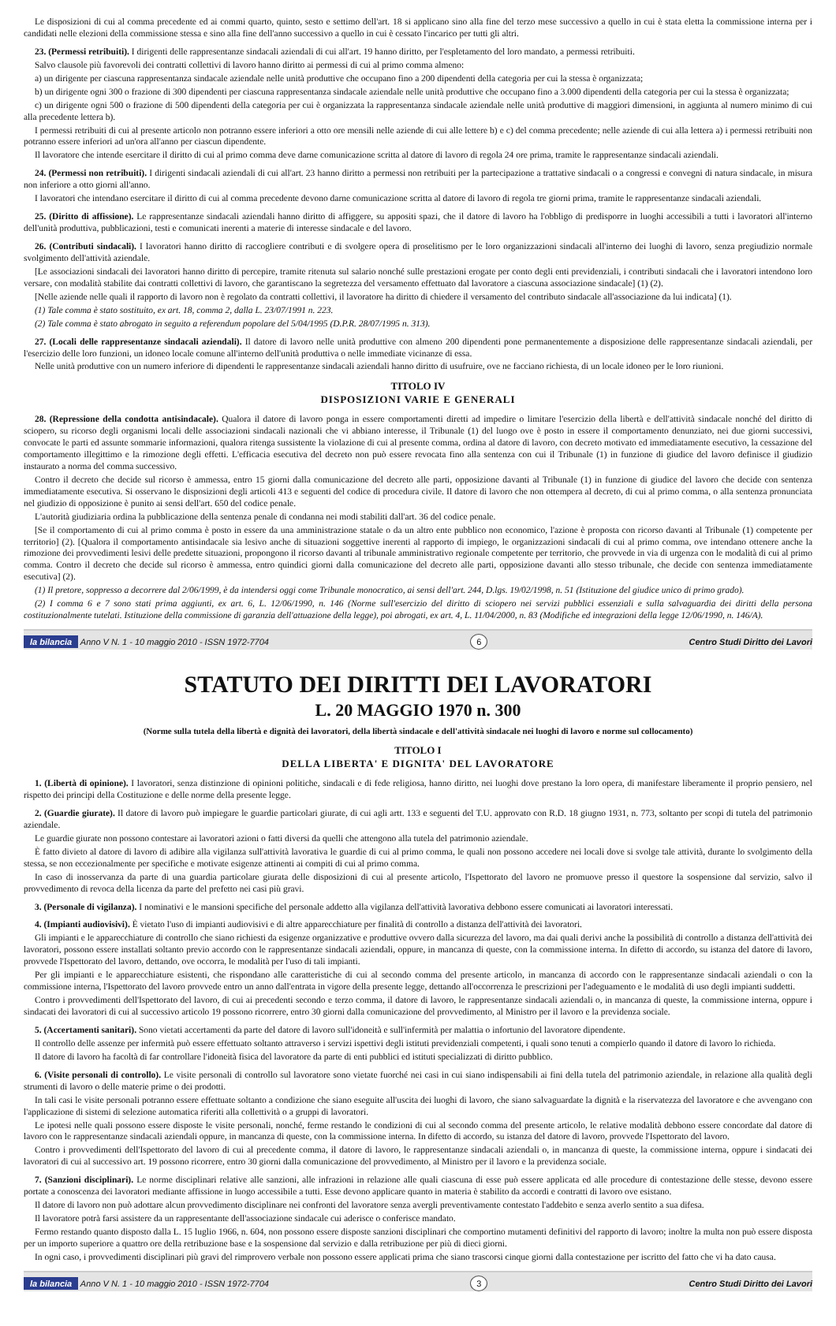Le disposizioni di cui al comma precedente ed ai commi quarto, quinto, sesto e settimo dell'art. 18 si applicano sino alla fine del terzo mese successivo a quello in cui è stata eletta la commissione interna per i candidati nelle elezioni della commissione stessa e sino alla fine dell'anno successivo a quello in cui è cessato l'incarico per tutti gli altri.
23. (Permessi retribuiti). I dirigenti delle rappresentanze sindacali aziendali di cui all'art. 19 hanno diritto, per l'espletamento del loro mandato, a permessi retribuiti.
Salvo clausole più favorevoli dei contratti collettivi di lavoro hanno diritto ai permessi di cui al primo comma almeno:
a) un dirigente per ciascuna rappresentanza sindacale aziendale nelle unità produttive che occupano fino a 200 dipendenti della categoria per cui la stessa è organizzata;
b) un dirigente ogni 300 o frazione di 300 dipendenti per ciascuna rappresentanza sindacale aziendale nelle unità produttive che occupano fino a 3.000 dipendenti della categoria per cui la stessa è organizzata;
c) un dirigente ogni 500 o frazione di 500 dipendenti della categoria per cui è organizzata la rappresentanza sindacale aziendale nelle unità produttive di maggiori dimensioni, in aggiunta al numero minimo di cui alla precedente lettera b).
I permessi retribuiti di cui al presente articolo non potranno essere inferiori a otto ore mensili nelle aziende di cui alle lettere b) e c) del comma precedente; nelle aziende di cui alla lettera a) i permessi retribuiti non potranno essere inferiori ad un'ora all'anno per ciascun dipendente.
Il lavoratore che intende esercitare il diritto di cui al primo comma deve darne comunicazione scritta al datore di lavoro di regola 24 ore prima, tramite le rappresentanze sindacali aziendali.
24. (Permessi non retribuiti). I dirigenti sindacali aziendali di cui all'art. 23 hanno diritto a permessi non retribuiti per la partecipazione a trattative sindacali o a congressi e convegni di natura sindacale, in misura non inferiore a otto giorni all'anno.
I lavoratori che intendano esercitare il diritto di cui al comma precedente devono darne comunicazione scritta al datore di lavoro di regola tre giorni prima, tramite le rappresentanze sindacali aziendali.
25. (Diritto di affissione). Le rappresentanze sindacali aziendali hanno diritto di affiggere, su appositi spazi, che il datore di lavoro ha l'obbligo di predisporre in luoghi accessibili a tutti i lavoratori all'interno dell'unità produttiva, pubblicazioni, testi e comunicati inerenti a materie di interesse sindacale e del lavoro.
26. (Contributi sindacali). I lavoratori hanno diritto di raccogliere contributi e di svolgere opera di proselitismo per le loro organizzazioni sindacali all'interno dei luoghi di lavoro, senza pregiudizio normale svolgimento dell'attività aziendale.
[Le associazioni sindacali dei lavoratori hanno diritto di percepire, tramite ritenuta sul salario nonché sulle prestazioni erogate per conto degli enti previdenziali, i contributi sindacali che i lavoratori intendono loro versare, con modalità stabilite dai contratti collettivi di lavoro, che garantiscano la segretezza del versamento effettuato dal lavoratore a ciascuna associazione sindacale] (1) (2).
[Nelle aziende nelle quali il rapporto di lavoro non è regolato da contratti collettivi, il lavoratore ha diritto di chiedere il versamento del contributo sindacale all'associazione da lui indicata] (1).
(1) Tale comma è stato sostituito, ex art. 18, comma 2, dalla L. 23/07/1991 n. 223.
(2) Tale comma è stato abrogato in seguito a referendum popolare del 5/04/1995 (D.P.R. 28/07/1995 n. 313).
27. (Locali delle rappresentanze sindacali aziendali). Il datore di lavoro nelle unità produttive con almeno 200 dipendenti pone permanentemente a disposizione delle rappresentanze sindacali aziendali, per l'esercizio delle loro funzioni, un idoneo locale comune all'interno dell'unità produttiva o nelle immediate vicinanze di essa.
Nelle unità produttive con un numero inferiore di dipendenti le rappresentanze sindacali aziendali hanno diritto di usufruire, ove ne facciano richiesta, di un locale idoneo per le loro riunioni.
TITOLO IV
DISPOSIZIONI VARIE E GENERALI
28. (Repressione della condotta antisindacale). Qualora il datore di lavoro ponga in essere comportamenti diretti ad impedire o limitare l'esercizio della libertà e dell'attività sindacale nonché del diritto di sciopero, su ricorso degli organismi locali delle associazioni sindacali nazionali che vi abbiano interesse, il Tribunale (1) del luogo ove è posto in essere il comportamento denunziato, nei due giorni successivi, convocate le parti ed assunte sommarie informazioni, qualora ritenga sussistente la violazione di cui al presente comma, ordina al datore di lavoro, con decreto motivato ed immediatamente esecutivo, la cessazione del comportamento illegittimo e la rimozione degli effetti. L'efficacia esecutiva del decreto non può essere revocata fino alla sentenza con cui il Tribunale (1) in funzione di giudice del lavoro definisce il giudizio instaurato a norma del comma successivo.
Contro il decreto che decide sul ricorso è ammessa, entro 15 giorni dalla comunicazione del decreto alle parti, opposizione davanti al Tribunale (1) in funzione di giudice del lavoro che decide con sentenza immediatamente esecutiva. Si osservano le disposizioni degli articoli 413 e seguenti del codice di procedura civile. Il datore di lavoro che non ottempera al decreto, di cui al primo comma, o alla sentenza pronunciata nel giudizio di opposizione è punito ai sensi dell'art. 650 del codice penale.
L'autorità giudiziaria ordina la pubblicazione della sentenza penale di condanna nei modi stabiliti dall'art. 36 del codice penale.
[Se il comportamento di cui al primo comma è posto in essere da una amministrazione statale o da un altro ente pubblico non economico, l'azione è proposta con ricorso davanti al Tribunale (1) competente per territorio] (2). [Qualora il comportamento antisindacale sia lesivo anche di situazioni soggettive inerenti al rapporto di impiego, le organizzazioni sindacali di cui al primo comma, ove intendano ottenere anche la rimozione dei provvedimenti lesivi delle predette situazioni, propongono il ricorso davanti al tribunale amministrativo regionale competente per territorio, che provvede in via di urgenza con le modalità di cui al primo comma. Contro il decreto che decide sul ricorso è ammessa, entro quindici giorni dalla comunicazione del decreto alle parti, opposizione davanti allo stesso tribunale, che decide con sentenza immediatamente esecutiva] (2).
(1) Il pretore, soppresso a decorrere dal 2/06/1999, è da intendersi oggi come Tribunale monocratico, ai sensi dell'art. 244, D.lgs. 19/02/1998, n. 51 (Istituzione del giudice unico di primo grado).
(2) I comma 6 e 7 sono stati prima aggiunti, ex art. 6, L. 12/06/1990, n. 146 (Norme sull'esercizio del diritto di sciopero nei servizi pubblici essenziali e sulla salvaguardia dei diritti della persona costituzionalmente tutelati. Istituzione della commissione di garanzia dell'attuazione della legge), poi abrogati, ex art. 4, L. 11/04/2000, n. 83 (Modifiche ed integrazioni della legge 12/06/1990, n. 146/A).
la bilancia Anno V N. 1 - 10 maggio 2010 - ISSN 1972-7704 6 Centro Studi Diritto dei Lavori
STATUTO DEI DIRITTI DEI LAVORATORI
L. 20 MAGGIO 1970 n. 300
(Norme sulla tutela della libertà e dignità dei lavoratori, della libertà sindacale e dell'attività sindacale nei luoghi di lavoro e norme sul collocamento)
TITOLO I
DELLA LIBERTA' E DIGNITA' DEL LAVORATORE
1. (Libertà di opinione). I lavoratori, senza distinzione di opinioni politiche, sindacali e di fede religiosa, hanno diritto, nei luoghi dove prestano la loro opera, di manifestare liberamente il proprio pensiero, nel rispetto dei principi della Costituzione e delle norme della presente legge.
2. (Guardie giurate). Il datore di lavoro può impiegare le guardie particolari giurate, di cui agli artt. 133 e seguenti del T.U. approvato con R.D. 18 giugno 1931, n. 773, soltanto per scopi di tutela del patrimonio aziendale.
Le guardie giurate non possono contestare ai lavoratori azioni o fatti diversi da quelli che attengono alla tutela del patrimonio aziendale.
È fatto divieto al datore di lavoro di adibire alla vigilanza sull'attività lavorativa le guardie di cui al primo comma, le quali non possono accedere nei locali dove si svolge tale attività, durante lo svolgimento della stessa, se non eccezionalmente per specifiche e motivate esigenze attinenti ai compiti di cui al primo comma.
In caso di inosservanza da parte di una guardia particolare giurata delle disposizioni di cui al presente articolo, l'Ispettorato del lavoro ne promuove presso il questore la sospensione dal servizio, salvo il provvedimento di revoca della licenza da parte del prefetto nei casi più gravi.
3. (Personale di vigilanza). I nominativi e le mansioni specifiche del personale addetto alla vigilanza dell'attività lavorativa debbono essere comunicati ai lavoratori interessati.
4. (Impianti audiovisivi). È vietato l'uso di impianti audiovisivi e di altre apparecchiature per finalità di controllo a distanza dell'attività dei lavoratori.
Gli impianti e le apparecchiature di controllo che siano richiesti da esigenze organizzative e produttive ovvero dalla sicurezza del lavoro, ma dai quali derivi anche la possibilità di controllo a distanza dell'attività dei lavoratori, possono essere installati soltanto previo accordo con le rappresentanze sindacali aziendali, oppure, in mancanza di queste, con la commissione interna. In difetto di accordo, su istanza del datore di lavoro, provvede l'Ispettorato del lavoro, dettando, ove occorra, le modalità per l'uso di tali impianti.
Per gli impianti e le apparecchiature esistenti, che rispondano alle caratteristiche di cui al secondo comma del presente articolo, in mancanza di accordo con le rappresentanze sindacali aziendali o con la commissione interna, l'Ispettorato del lavoro provvede entro un anno dall'entrata in vigore della presente legge, dettando all'occorrenza le prescrizioni per l'adeguamento e le modalità di uso degli impianti suddetti.
Contro i provvedimenti dell'Ispettorato del lavoro, di cui ai precedenti secondo e terzo comma, il datore di lavoro, le rappresentanze sindacali aziendali o, in mancanza di queste, la commissione interna, oppure i sindacati dei lavoratori di cui al successivo articolo 19 possono ricorrere, entro 30 giorni dalla comunicazione del provvedimento, al Ministro per il lavoro e la previdenza sociale.
5. (Accertamenti sanitari). Sono vietati accertamenti da parte del datore di lavoro sull'idoneità e sull'infermità per malattia o infortunio del lavoratore dipendente.
Il controllo delle assenze per infermità può essere effettuato soltanto attraverso i servizi ispettivi degli istituti previdenziali competenti, i quali sono tenuti a compierlo quando il datore di lavoro lo richieda.
Il datore di lavoro ha facoltà di far controllare l'idoneità fisica del lavoratore da parte di enti pubblici ed istituti specializzati di diritto pubblico.
6. (Visite personali di controllo). Le visite personali di controllo sul lavoratore sono vietate fuorché nei casi in cui siano indispensabili ai fini della tutela del patrimonio aziendale, in relazione alla qualità degli strumenti di lavoro o delle materie prime o dei prodotti.
In tali casi le visite personali potranno essere effettuate soltanto a condizione che siano eseguite all'uscita dei luoghi di lavoro, che siano salvaguardate la dignità e la riservatezza del lavoratore e che avvengano con l'applicazione di sistemi di selezione automatica riferiti alla collettività o a gruppi di lavoratori.
Le ipotesi nelle quali possono essere disposte le visite personali, nonché, ferme restando le condizioni di cui al secondo comma del presente articolo, le relative modalità debbono essere concordate dal datore di lavoro con le rappresentanze sindacali aziendali oppure, in mancanza di queste, con la commissione interna. In difetto di accordo, su istanza del datore di lavoro, provvede l'Ispettorato del lavoro.
Contro i provvedimenti dell'Ispettorato del lavoro di cui al precedente comma, il datore di lavoro, le rappresentanze sindacali aziendali o, in mancanza di queste, la commissione interna, oppure i sindacati dei lavoratori di cui al successivo art. 19 possono ricorrere, entro 30 giorni dalla comunicazione del provvedimento, al Ministro per il lavoro e la previdenza sociale.
7. (Sanzioni disciplinari). Le norme disciplinari relative alle sanzioni, alle infrazioni in relazione alle quali ciascuna di esse può essere applicata ed alle procedure di contestazione delle stesse, devono essere portate a conoscenza dei lavoratori mediante affissione in luogo accessibile a tutti. Esse devono applicare quanto in materia è stabilito da accordi e contratti di lavoro ove esistano.
Il datore di lavoro non può adottare alcun provvedimento disciplinare nei confronti del lavoratore senza avergli preventivamente contestato l'addebito e senza averlo sentito a sua difesa.
Il lavoratore potrà farsi assistere da un rappresentante dell'associazione sindacale cui aderisce o conferisce mandato.
Fermo restando quanto disposto dalla L. 15 luglio 1966, n. 604, non possono essere disposte sanzioni disciplinari che comportino mutamenti definitivi del rapporto di lavoro; inoltre la multa non può essere disposta per un importo superiore a quattro ore della retribuzione base e la sospensione dal servizio e dalla retribuzione per più di dieci giorni.
In ogni caso, i provvedimenti disciplinari più gravi del rimprovero verbale non possono essere applicati prima che siano trascorsi cinque giorni dalla contestazione per iscritto del fatto che vi ha dato causa.
la bilancia Anno V N. 1 - 10 maggio 2010 - ISSN 1972-7704 3 Centro Studi Diritto dei Lavori